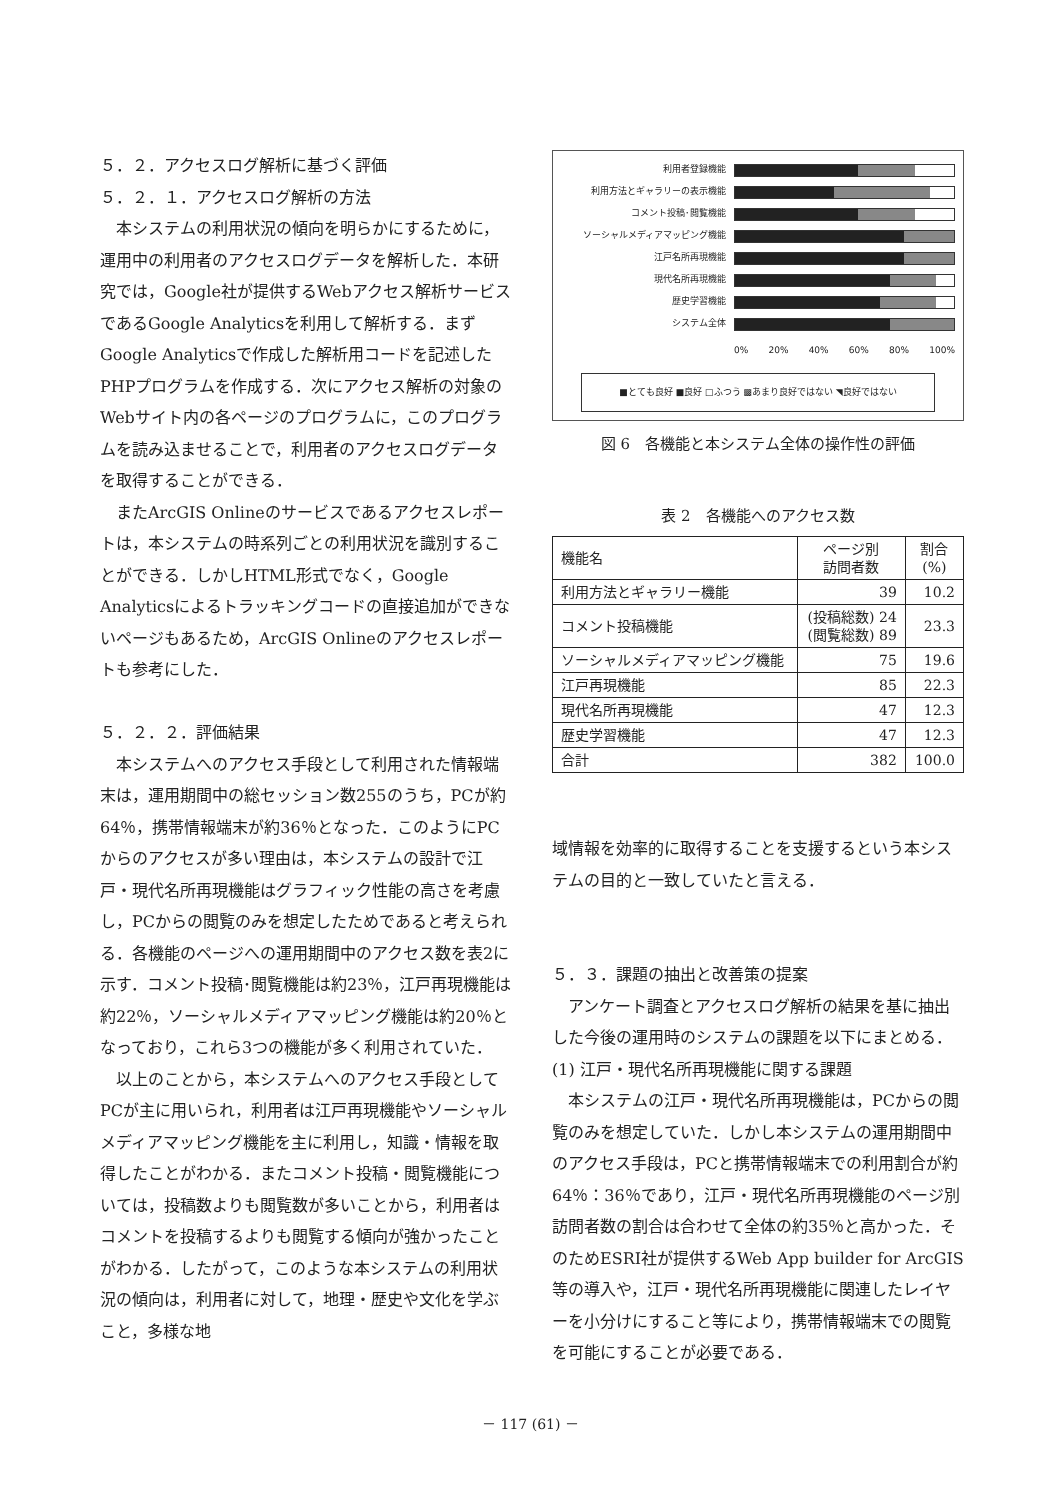５．２．アクセスログ解析に基づく評価
５．２．１．アクセスログ解析の方法
本システムの利用状況の傾向を明らかにするために，運用中の利用者のアクセスログデータを解析した．本研究では，Google社が提供するWebアクセス解析サービスであるGoogle Analyticsを利用して解析する．まずGoogle Analyticsで作成した解析用コードを記述したPHPプログラムを作成する．次にアクセス解析の対象のWebサイト内の各ページのプログラムに，このプログラムを読み込ませることで，利用者のアクセスログデータを取得することができる．
またArcGIS Onlineのサービスであるアクセスレポートは，本システムの時系列ごとの利用状況を識別することができる．しかしHTML形式でなく，Google Analyticsによるトラッキングコードの直接追加ができないページもあるため，ArcGIS Onlineのアクセスレポートも参考にした．
５．２．２．評価結果
本システムへのアクセス手段として利用された情報端末は，運用期間中の総セッション数255のうち，PCが約64％，携帯情報端末が約36％となった．このようにPCからのアクセスが多い理由は，本システムの設計で江戸・現代名所再現機能はグラフィック性能の高さを考慮し，PCからの閲覧のみを想定したためであると考えられる．各機能のページへの運用期間中のアクセス数を表2に示す．コメント投稿･閲覧機能は約23％，江戸再現機能は約22％，ソーシャルメディアマッピング機能は約20％となっており，これら3つの機能が多く利用されていた．
以上のことから，本システムへのアクセス手段としてPCが主に用いられ，利用者は江戸再現機能やソーシャルメディアマッピング機能を主に利用し，知識・情報を取得したことがわかる．またコメント投稿・閲覧機能については，投稿数よりも閲覧数が多いことから，利用者はコメントを投稿するよりも閲覧する傾向が強かったことがわかる．したがって，このような本システムの利用状況の傾向は，利用者に対して，地理・歴史や文化を学ぶこと，多様な地
利用者登録機能
利用方法とギャラリーの表示機能
コメント投稿･閲覧機能
ソーシャルメディアマッピング機能
江戸名所再現機能
現代名所再現機能
歴史学習機能
システム全体
0% 20% 40% 60% 80% 100%
■とても良好 ■良好 □ふつう ▩あまり良好ではない ◥良好ではない
図 6　各機能と本システム全体の操作性の評価
表 2　各機能へのアクセス数
| 機能名 | ページ別 訪問者数 | 割合 (%) |
| --- | --- | --- |
| 利用方法とギャラリー機能 | 39 | 10.2 |
| コメント投稿機能 | (投稿総数) 24 (閲覧総数) 89 | 23.3 |
| ソーシャルメディアマッピング機能 | 75 | 19.6 |
| 江戸再現機能 | 85 | 22.3 |
| 現代名所再現機能 | 47 | 12.3 |
| 歴史学習機能 | 47 | 12.3 |
| 合計 | 382 | 100.0 |
域情報を効率的に取得することを支援するという本システムの目的と一致していたと言える．
５．３．課題の抽出と改善策の提案
アンケート調査とアクセスログ解析の結果を基に抽出した今後の運用時のシステムの課題を以下にまとめる．
(1) 江戸・現代名所再現機能に関する課題
本システムの江戸・現代名所再現機能は，PCからの閲覧のみを想定していた．しかし本システムの運用期間中のアクセス手段は，PCと携帯情報端末での利用割合が約64％：36％であり，江戸・現代名所再現機能のページ別訪問者数の割合は合わせて全体の約35％と高かった．そのためESRI社が提供するWeb App builder for ArcGIS等の導入や，江戸・現代名所再現機能に関連したレイヤーを小分けにすること等により，携帯情報端末での閲覧を可能にすることが必要である．
－ 117 (61) －